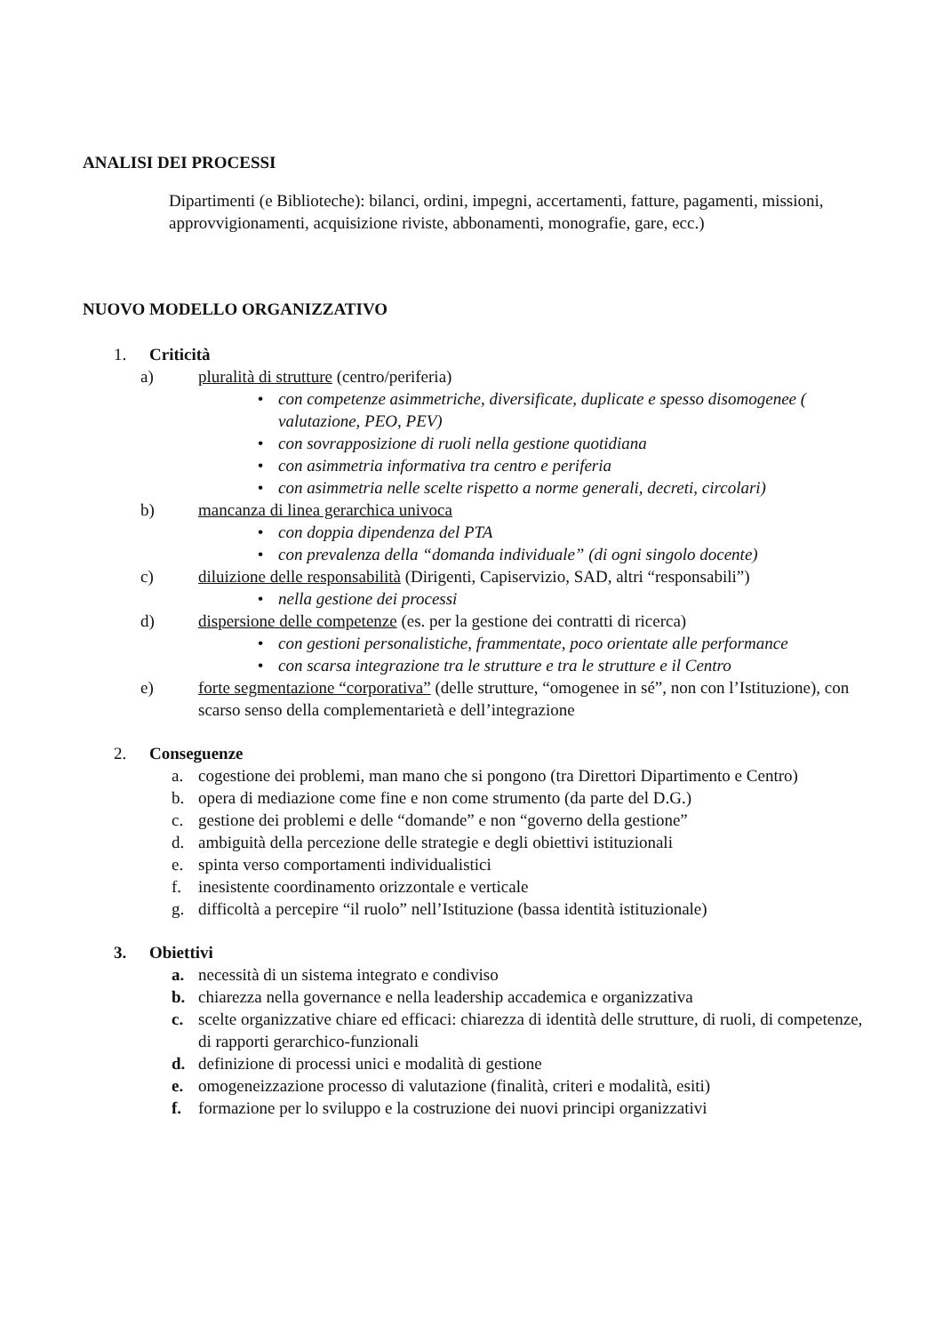ANALISI DEI PROCESSI
Dipartimenti (e Biblioteche): bilanci, ordini, impegni, accertamenti, fatture, pagamenti, missioni, approvvigionamenti, acquisizione riviste, abbonamenti, monografie, gare, ecc.)
NUOVO MODELLO ORGANIZZATIVO
1. Criticità
a) pluralità di strutture (centro/periferia)
• con competenze asimmetriche, diversificate, duplicate e spesso disomogenee ( valutazione, PEO, PEV)
• con sovrapposizione di ruoli nella gestione quotidiana
• con asimmetria informativa tra centro e periferia
• con asimmetria nelle scelte rispetto a norme generali, decreti, circolari)
b) mancanza di linea gerarchica univoca
• con doppia dipendenza del PTA
• con prevalenza della “domanda individuale” (di ogni singolo docente)
c) diluizione delle responsabilità (Dirigenti, Capiservizio, SAD, altri “responsabili”)
• nella gestione dei processi
d) dispersione delle competenze (es. per la gestione dei contratti di ricerca)
• con gestioni personalistiche, frammentate, poco orientate alle performance
• con scarsa integrazione tra le strutture e tra le strutture e il Centro
e) forte segmentazione “corporativa” (delle strutture, “omogenee in sé”, non con l’Istituzione), con scarso senso della complementarietà e dell’integrazione
2. Conseguenze
a. cogestione dei problemi, man mano che si pongono (tra Direttori Dipartimento e Centro)
b. opera di mediazione come fine e non come strumento (da parte del D.G.)
c. gestione dei problemi e delle “domande” e non “governo della gestione”
d. ambiguità della percezione delle strategie e degli obiettivi istituzionali
e. spinta verso comportamenti individualistici
f. inesistente coordinamento orizzontale e verticale
g. difficoltà a percepire “il ruolo” nell’Istituzione (bassa identità istituzionale)
3. Obiettivi
a. necessità di un sistema integrato e condiviso
b. chiarezza nella governance e nella leadership accademica e organizzativa
c. scelte organizzative chiare ed efficaci: chiarezza di identità delle strutture, di ruoli, di competenze, di rapporti gerarchico-funzionali
d. definizione di processi unici e modalità di gestione
e. omogeneizzazione processo di valutazione (finalità, criteri e modalità, esiti)
f. formazione per lo sviluppo e la costruzione dei nuovi principi organizzativi